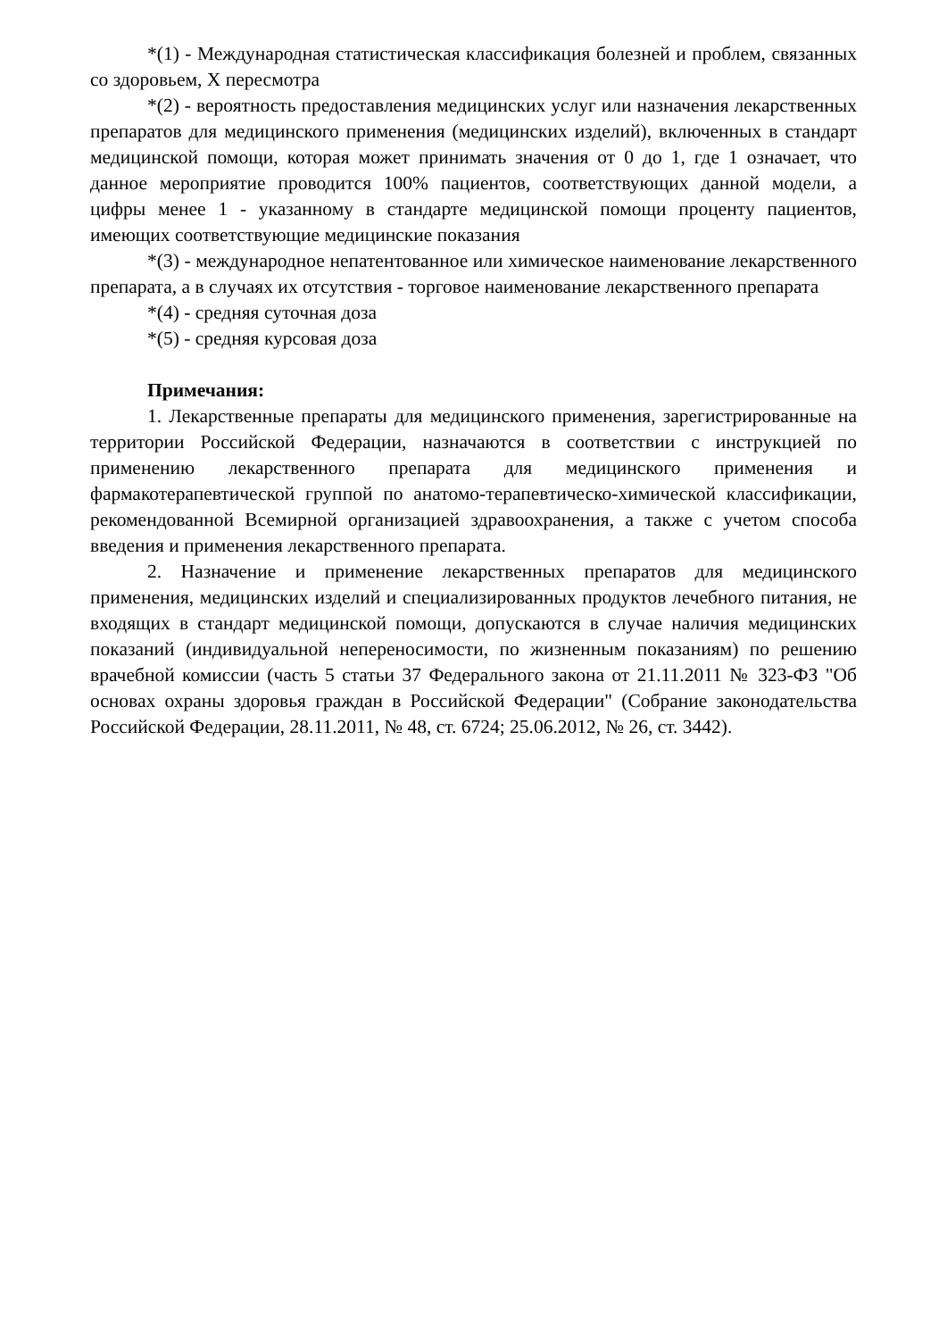*(1) - Международная статистическая классификация болезней и проблем, связанных со здоровьем, X пересмотра
*(2) - вероятность предоставления медицинских услуг или назначения лекарственных препаратов для медицинского применения (медицинских изделий), включенных в стандарт медицинской помощи, которая может принимать значения от 0 до 1, где 1 означает, что данное мероприятие проводится 100% пациентов, соответствующих данной модели, а цифры менее 1 - указанному в стандарте медицинской помощи проценту пациентов, имеющих соответствующие медицинские показания
*(3) - международное непатентованное или химическое наименование лекарственного препарата, а в случаях их отсутствия - торговое наименование лекарственного препарата
*(4) - средняя суточная доза
*(5) - средняя курсовая доза
Примечания:
1. Лекарственные препараты для медицинского применения, зарегистрированные на территории Российской Федерации, назначаются в соответствии с инструкцией по применению лекарственного препарата для медицинского применения и фармакотерапевтической группой по анатомо-терапевтическо-химической классификации, рекомендованной Всемирной организацией здравоохранения, а также с учетом способа введения и применения лекарственного препарата.
2. Назначение и применение лекарственных препаратов для медицинского применения, медицинских изделий и специализированных продуктов лечебного питания, не входящих в стандарт медицинской помощи, допускаются в случае наличия медицинских показаний (индивидуальной непереносимости, по жизненным показаниям) по решению врачебной комиссии (часть 5 статьи 37 Федерального закона от 21.11.2011 № 323-ФЗ "Об основах охраны здоровья граждан в Российской Федерации" (Собрание законодательства Российской Федерации, 28.11.2011, № 48, ст. 6724; 25.06.2012, № 26, ст. 3442).